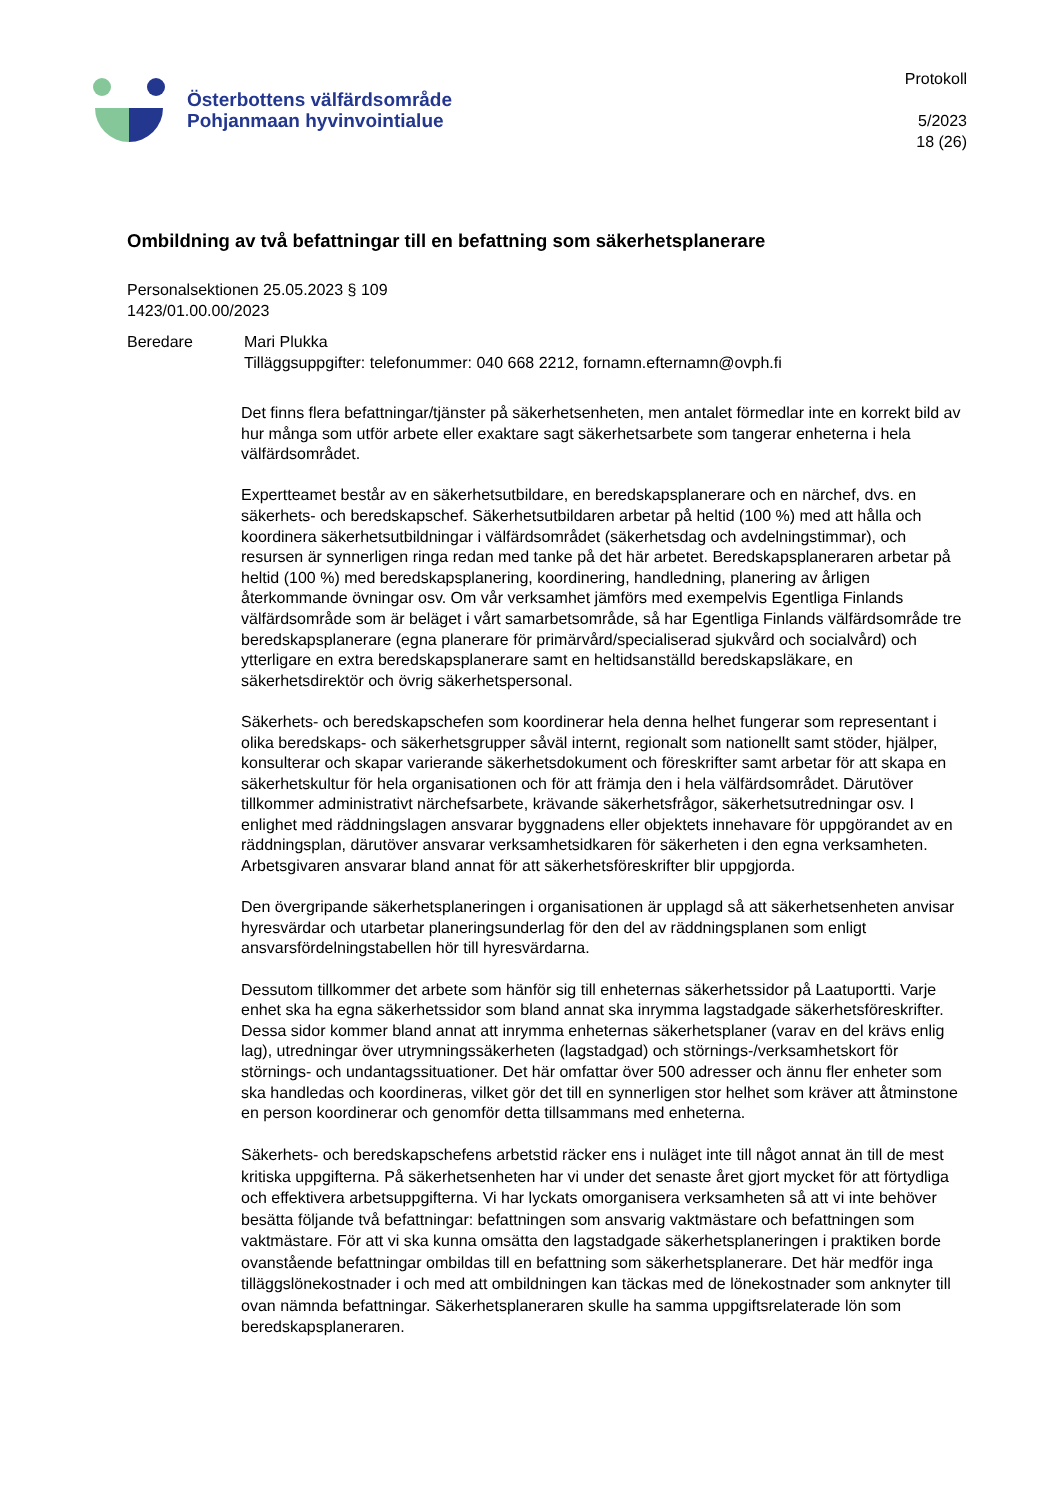Österbottens välfärdsområde
Pohjanmaan hyvinvointialue
Protokoll
5/2023
18 (26)
Ombildning av två befattningar till en befattning som säkerhetsplanerare
Personalsektionen 25.05.2023 § 109
1423/01.00.00/2023
Beredare Mari Plukka
Tilläggsuppgifter: telefonummer: 040 668 2212, fornamn.efternamn@ovph.fi
Det finns flera befattningar/tjänster på säkerhetsenheten, men antalet förmedlar inte en korrekt bild av hur många som utför arbete eller exaktare sagt säkerhetsarbete som tangerar enheterna i hela välfärdsområdet.
Expertteamet består av en säkerhetsutbildare, en beredskapsplanerare och en närchef, dvs. en säkerhets- och beredskapschef. Säkerhetsutbildaren arbetar på heltid (100 %) med att hålla och koordinera säkerhetsutbildningar i välfärdsområdet (säkerhetsdag och avdelningstimmar), och resursen är synnerligen ringa redan med tanke på det här arbetet. Beredskapsplaneraren arbetar på heltid (100 %) med beredskapsplanering, koordinering, handledning, planering av årligen återkommande övningar osv. Om vår verksamhet jämförs med exempelvis Egentliga Finlands välfärdsområde som är beläget i vårt samarbetsområde, så har Egentliga Finlands välfärdsområde tre beredskapsplanerare (egna planerare för primärvård/specialiserad sjukvård och socialvård) och ytterligare en extra beredskapsplanerare samt en heltidsanställd beredskapsläkare, en säkerhetsdirektör och övrig säkerhetspersonal.
Säkerhets- och beredskapschefen som koordinerar hela denna helhet fungerar som representant i olika beredskaps- och säkerhetsgrupper såväl internt, regionalt som nationellt samt stöder, hjälper, konsulterar och skapar varierande säkerhetsdokument och föreskrifter samt arbetar för att skapa en säkerhetskultur för hela organisationen och för att främja den i hela välfärdsområdet. Därutöver tillkommer administrativt närchefsarbete, krävande säkerhetsfrågor, säkerhetsutredningar osv. I enlighet med räddningslagen ansvarar byggnadens eller objektets innehavare för uppgörandet av en räddningsplan, därutöver ansvarar verksamhetsidkaren för säkerheten i den egna verksamheten. Arbetsgivaren ansvarar bland annat för att säkerhetsföreskrifter blir uppgjorda.
Den övergripande säkerhetsplaneringen i organisationen är upplagd så att säkerhetsenheten anvisar hyresvärdar och utarbetar planeringsunderlag för den del av räddningsplanen som enligt ansvarsfördelningstabellen hör till hyresvärdarna.
Dessutom tillkommer det arbete som hänför sig till enheternas säkerhetssidor på Laatuportti. Varje enhet ska ha egna säkerhetssidor som bland annat ska inrymma lagstadgade säkerhetsföreskrifter. Dessa sidor kommer bland annat att inrymma enheternas säkerhetsplaner (varav en del krävs enlig lag), utredningar över utrymningssäkerheten (lagstadgad) och störnings-/verksamhetskort för störnings- och undantagssituationer. Det här omfattar över 500 adresser och ännu fler enheter som ska handledas och koordineras, vilket gör det till en synnerligen stor helhet som kräver att åtminstone en person koordinerar och genomför detta tillsammans med enheterna.
Säkerhets- och beredskapschefens arbetstid räcker ens i nuläget inte till något annat än till de mest kritiska uppgifterna. På säkerhetsenheten har vi under det senaste året gjort mycket för att förtydliga och effektivera arbetsuppgifterna. Vi har lyckats omorganisera verksamheten så att vi inte behöver besätta följande två befattningar: befattningen som ansvarig vaktmästare och befattningen som vaktmästare. För att vi ska kunna omsätta den lagstadgade säkerhetsplaneringen i praktiken borde ovanstående befattningar ombildas till en befattning som säkerhetsplanerare. Det här medför inga tilläggslönekostnader i och med att ombildningen kan täckas med de lönekostnader som anknyter till ovan nämnda befattningar. Säkerhetsplaneraren skulle ha samma uppgiftsrelaterade lön som beredskapsplaneraren.